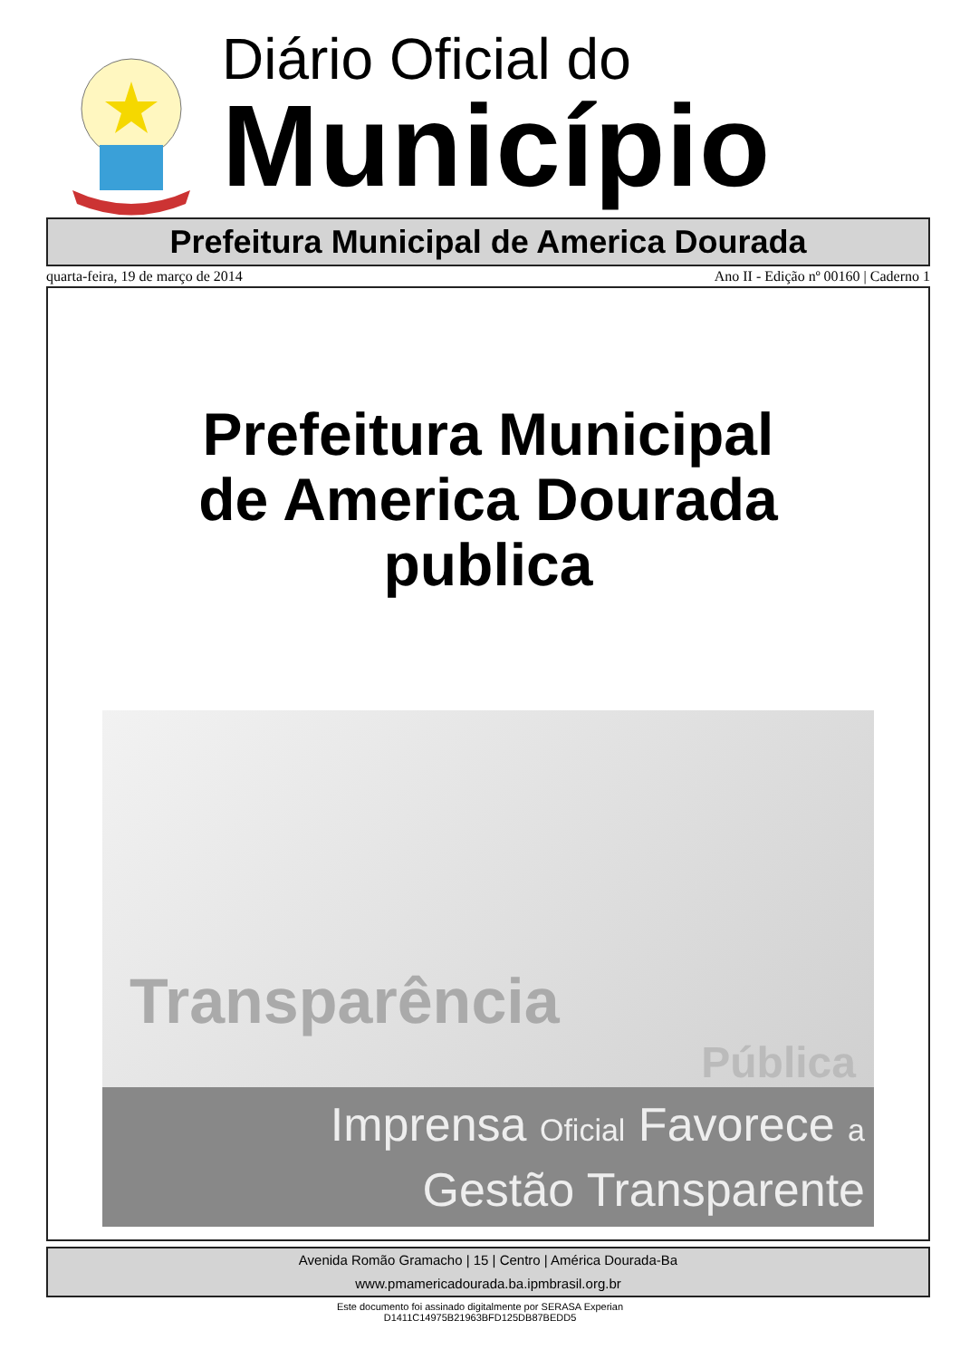Diário Oficial do
Município
Prefeitura Municipal de America Dourada
quarta-feira, 19 de março de 2014 Ano II - Edição nº 00160 | Caderno 1
Prefeitura Municipal
de America Dourada
publica
Transparência
Pública
Imprensa Oficial Favorece a
Gestão Transparente
Avenida Romão Gramacho | 15 | Centro | América Dourada-Ba
www.pmamericadourada.ba.ipmbrasil.org.br
Este documento foi assinado digitalmente por SERASA Experian
D1411C14975B21963BFD125DB87BEDD5